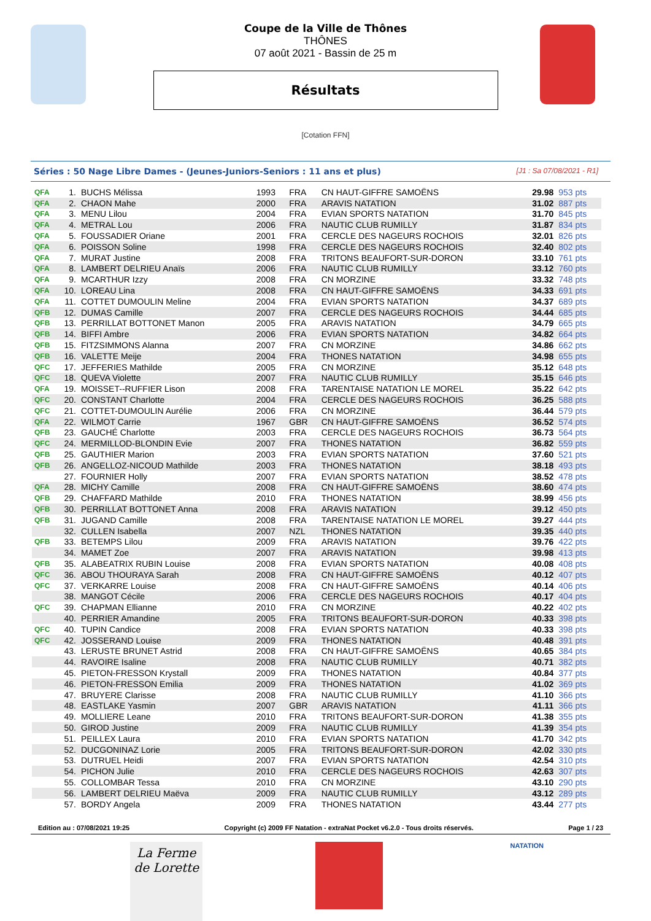Coupe de la Ville de Thônes
THÔNES
07 août 2021 - Bassin de 25 m
Résultats
[Cotation FFN]
Séries : 50 Nage Libre Dames - (Jeunes-Juniors-Seniors : 11 ans et plus) [J1 : Sa 07/08/2021 - R1]
| QFA | 1. | BUCHS Mélissa | 1993 | FRA | CN HAUT-GIFFRE SAMOËNS | 29.98 | 953 pts |
| QFA | 2. | CHAON Mahe | 2000 | FRA | ARAVIS NATATION | 31.02 | 887 pts |
| QFA | 3. | MENU Lilou | 2004 | FRA | EVIAN SPORTS NATATION | 31.70 | 845 pts |
| QFA | 4. | METRAL Lou | 2006 | FRA | NAUTIC CLUB RUMILLY | 31.87 | 834 pts |
| QFA | 5. | FOUSSADIER Oriane | 2001 | FRA | CERCLE DES NAGEURS ROCHOIS | 32.01 | 826 pts |
| QFA | 6. | POISSON Soline | 1998 | FRA | CERCLE DES NAGEURS ROCHOIS | 32.40 | 802 pts |
| QFA | 7. | MURAT Justine | 2008 | FRA | TRITONS BEAUFORT-SUR-DORON | 33.10 | 761 pts |
| QFA | 8. | LAMBERT DELRIEU Anaïs | 2006 | FRA | NAUTIC CLUB RUMILLY | 33.12 | 760 pts |
| QFA | 9. | MCARTHUR Izzy | 2008 | FRA | CN MORZINE | 33.32 | 748 pts |
| QFA | 10. | LOREAU Lina | 2008 | FRA | CN HAUT-GIFFRE SAMOËNS | 34.33 | 691 pts |
| QFA | 11. | COTTET DUMOULIN Meline | 2004 | FRA | EVIAN SPORTS NATATION | 34.37 | 689 pts |
| QFB | 12. | DUMAS Camille | 2007 | FRA | CERCLE DES NAGEURS ROCHOIS | 34.44 | 685 pts |
| QFB | 13. | PERRILLAT BOTTONET Manon | 2005 | FRA | ARAVIS NATATION | 34.79 | 665 pts |
| QFB | 14. | BIFFI Ambre | 2006 | FRA | EVIAN SPORTS NATATION | 34.82 | 664 pts |
| QFB | 15. | FITZSIMMONS Alanna | 2007 | FRA | CN MORZINE | 34.86 | 662 pts |
| QFB | 16. | VALETTE Meije | 2004 | FRA | THONES NATATION | 34.98 | 655 pts |
| QFC | 17. | JEFFERIES Mathilde | 2005 | FRA | CN MORZINE | 35.12 | 648 pts |
| QFC | 18. | QUEVA Violette | 2007 | FRA | NAUTIC CLUB RUMILLY | 35.15 | 646 pts |
| QFA | 19. | MOISSET--RUFFIER Lison | 2008 | FRA | TARENTAISE NATATION LE MOREL | 35.22 | 642 pts |
| QFC | 20. | CONSTANT Charlotte | 2004 | FRA | CERCLE DES NAGEURS ROCHOIS | 36.25 | 588 pts |
| QFC | 21. | COTTET-DUMOULIN Aurélie | 2006 | FRA | CN MORZINE | 36.44 | 579 pts |
| QFA | 22. | WILMOT Carrie | 1967 | GBR | CN HAUT-GIFFRE SAMOËNS | 36.52 | 574 pts |
| QFB | 23. | GAUCHÉ Charlotte | 2003 | FRA | CERCLE DES NAGEURS ROCHOIS | 36.73 | 564 pts |
| QFC | 24. | MERMILLOD-BLONDIN Evie | 2007 | FRA | THONES NATATION | 36.82 | 559 pts |
| QFB | 25. | GAUTHIER Marion | 2003 | FRA | EVIAN SPORTS NATATION | 37.60 | 521 pts |
| QFB | 26. | ANGELLOZ-NICOUD Mathilde | 2003 | FRA | THONES NATATION | 38.18 | 493 pts |
| | 27. | FOURNIER Holly | 2007 | FRA | EVIAN SPORTS NATATION | 38.52 | 478 pts |
| QFA | 28. | MICHY Camille | 2008 | FRA | CN HAUT-GIFFRE SAMOËNS | 38.60 | 474 pts |
| QFB | 29. | CHAFFARD Mathilde | 2010 | FRA | THONES NATATION | 38.99 | 456 pts |
| QFB | 30. | PERRILLAT BOTTONET Anna | 2008 | FRA | ARAVIS NATATION | 39.12 | 450 pts |
| QFB | 31. | JUGAND Camille | 2008 | FRA | TARENTAISE NATATION LE MOREL | 39.27 | 444 pts |
| | 32. | CULLEN Isabella | 2007 | NZL | THONES NATATION | 39.35 | 440 pts |
| QFB | 33. | BETEMPS Lilou | 2009 | FRA | ARAVIS NATATION | 39.76 | 422 pts |
| | 34. | MAMET Zoe | 2007 | FRA | ARAVIS NATATION | 39.98 | 413 pts |
| QFB | 35. | ALABEATRIX RUBIN Louise | 2008 | FRA | EVIAN SPORTS NATATION | 40.08 | 408 pts |
| QFC | 36. | ABOU THOURAYA Sarah | 2008 | FRA | CN HAUT-GIFFRE SAMOËNS | 40.12 | 407 pts |
| QFC | 37. | VERKARRE Louise | 2008 | FRA | CN HAUT-GIFFRE SAMOËNS | 40.14 | 406 pts |
| | 38. | MANGOT Cécile | 2006 | FRA | CERCLE DES NAGEURS ROCHOIS | 40.17 | 404 pts |
| QFC | 39. | CHAPMAN Ellianne | 2010 | FRA | CN MORZINE | 40.22 | 402 pts |
| | 40. | PERRIER Amandine | 2005 | FRA | TRITONS BEAUFORT-SUR-DORON | 40.33 | 398 pts |
| QFC | 40. | TUPIN Candice | 2008 | FRA | EVIAN SPORTS NATATION | 40.33 | 398 pts |
| QFC | 42. | JOSSERAND Louise | 2009 | FRA | THONES NATATION | 40.48 | 391 pts |
| | 43. | LERUSTE BRUNET Astrid | 2008 | FRA | CN HAUT-GIFFRE SAMOËNS | 40.65 | 384 pts |
| | 44. | RAVOIRE Isaline | 2008 | FRA | NAUTIC CLUB RUMILLY | 40.71 | 382 pts |
| | 45. | PIETON-FRESSON Krystall | 2009 | FRA | THONES NATATION | 40.84 | 377 pts |
| | 46. | PIETON-FRESSON Emilia | 2009 | FRA | THONES NATATION | 41.02 | 369 pts |
| | 47. | BRUYERE Clarisse | 2008 | FRA | NAUTIC CLUB RUMILLY | 41.10 | 366 pts |
| | 48. | EASTLAKE Yasmin | 2007 | GBR | ARAVIS NATATION | 41.11 | 366 pts |
| | 49. | MOLLIERE Leane | 2010 | FRA | TRITONS BEAUFORT-SUR-DORON | 41.38 | 355 pts |
| | 50. | GIROD Justine | 2009 | FRA | NAUTIC CLUB RUMILLY | 41.39 | 354 pts |
| | 51. | PEILLEX Laura | 2010 | FRA | EVIAN SPORTS NATATION | 41.70 | 342 pts |
| | 52. | DUCGONINAZ Lorie | 2005 | FRA | TRITONS BEAUFORT-SUR-DORON | 42.02 | 330 pts |
| | 53. | DUTRUEL Heidi | 2007 | FRA | EVIAN SPORTS NATATION | 42.54 | 310 pts |
| | 54. | PICHON Julie | 2010 | FRA | CERCLE DES NAGEURS ROCHOIS | 42.63 | 307 pts |
| | 55. | COLLOMBAR Tessa | 2010 | FRA | CN MORZINE | 43.10 | 290 pts |
| | 56. | LAMBERT DELRIEU Maëva | 2009 | FRA | NAUTIC CLUB RUMILLY | 43.12 | 289 pts |
| | 57. | BORDY Angela | 2009 | FRA | THONES NATATION | 43.44 | 277 pts |
Edition au : 07/08/2021 19:25 Copyright (c) 2009 FF Natation - extraNat Pocket v6.2.0 - Tous droits réservés. Page 1 / 23
La Ferme de Lorette
NATATION